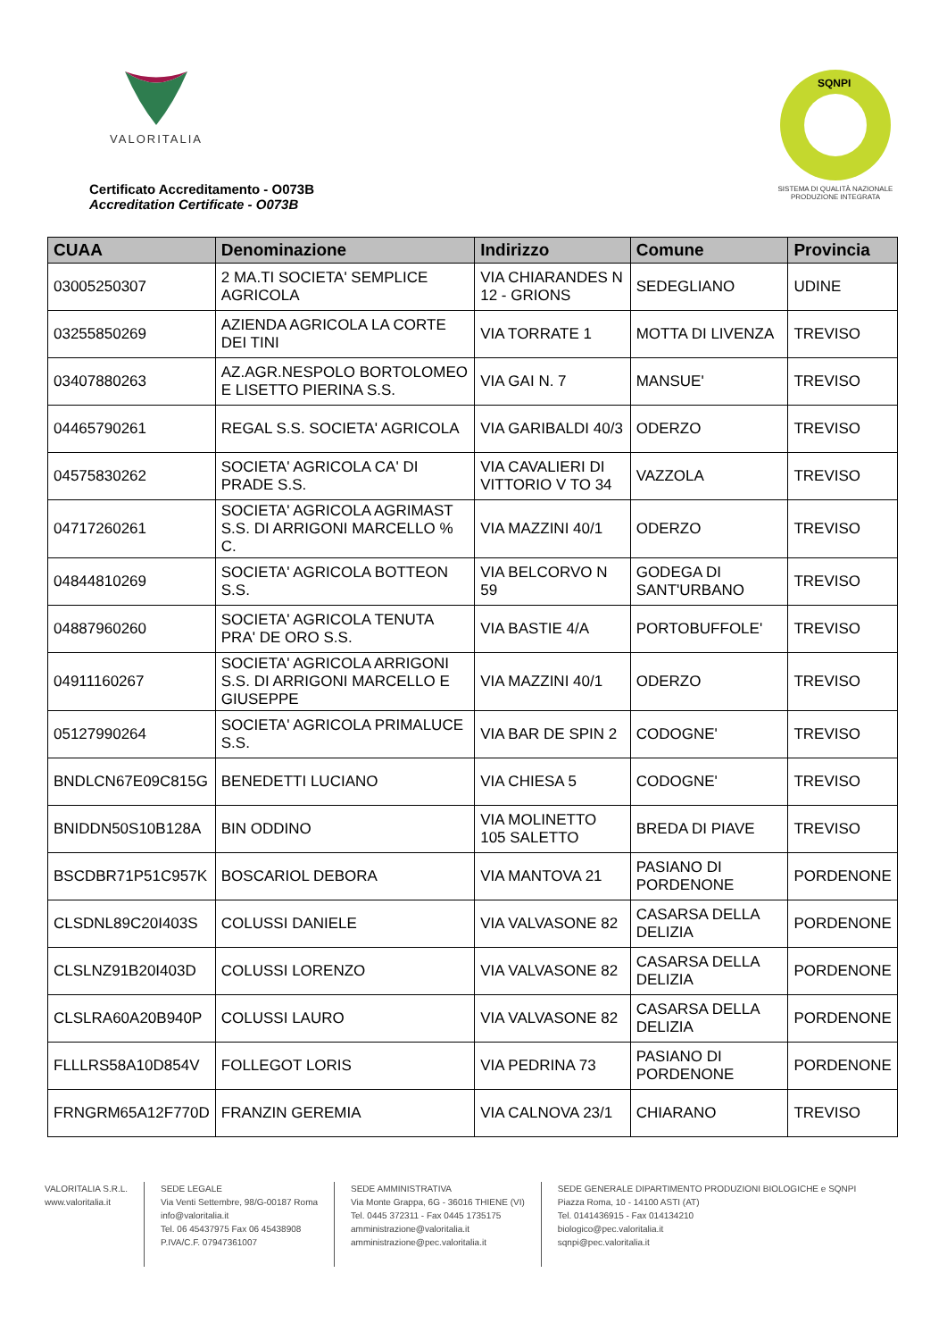VALORITALIA
Certificato Accreditamento - O073B
Accreditation Certificate - O073B
SQNPI
SISTEMA DI QUALITÀ NAZIONALE
PRODUZIONE INTEGRATA
| CUAA | Denominazione | Indirizzo | Comune | Provincia |
| --- | --- | --- | --- | --- |
| 03005250307 | 2 MA.TI SOCIETA' SEMPLICE AGRICOLA | VIA CHIARANDES N 12 - GRIONS | SEDEGLIANO | UDINE |
| 03255850269 | AZIENDA AGRICOLA LA CORTE DEI TINI | VIA TORRATE 1 | MOTTA DI LIVENZA | TREVISO |
| 03407880263 | AZ.AGR.NESPOLO BORTOLOMEO E LISETTO PIERINA S.S. | VIA GAI N. 7 | MANSUE' | TREVISO |
| 04465790261 | REGAL S.S. SOCIETA' AGRICOLA | VIA GARIBALDI 40/3 | ODERZO | TREVISO |
| 04575830262 | SOCIETA' AGRICOLA CA' DI PRADE S.S. | VIA CAVALIERI DI VITTORIO V TO 34 | VAZZOLA | TREVISO |
| 04717260261 | SOCIETA' AGRICOLA AGRIMAST S.S. DI ARRIGONI MARCELLO % C. | VIA MAZZINI 40/1 | ODERZO | TREVISO |
| 04844810269 | SOCIETA' AGRICOLA BOTTEON S.S. | VIA BELCORVO N 59 | GODEGA DI SANT'URBANO | TREVISO |
| 04887960260 | SOCIETA' AGRICOLA TENUTA PRA' DE ORO S.S. | VIA BASTIE 4/A | PORTOBUFFOLE' | TREVISO |
| 04911160267 | SOCIETA' AGRICOLA ARRIGONI S.S. DI ARRIGONI MARCELLO E GIUSEPPE | VIA MAZZINI 40/1 | ODERZO | TREVISO |
| 05127990264 | SOCIETA' AGRICOLA PRIMALUCE S.S. | VIA BAR DE SPIN 2 | CODOGNE' | TREVISO |
| BNDLCN67E09C815G | BENEDETTI LUCIANO | VIA CHIESA 5 | CODOGNE' | TREVISO |
| BNIDDN50S10B128A | BIN ODDINO | VIA MOLINETTO 105 SALETTO | BREDA DI PIAVE | TREVISO |
| BSCDBR71P51C957K | BOSCARIOL DEBORA | VIA MANTOVA 21 | PASIANO DI PORDENONE | PORDENONE |
| CLSDNL89C20I403S | COLUSSI DANIELE | VIA VALVASONE 82 | CASARSA DELLA DELIZIA | PORDENONE |
| CLSLNZ91B20I403D | COLUSSI LORENZO | VIA VALVASONE 82 | CASARSA DELLA DELIZIA | PORDENONE |
| CLSLRA60A20B940P | COLUSSI LAURO | VIA VALVASONE 82 | CASARSA DELLA DELIZIA | PORDENONE |
| FLLLRS58A10D854V | FOLLEGOT LORIS | VIA PEDRINA 73 | PASIANO DI PORDENONE | PORDENONE |
| FRNGRM65A12F770D | FRANZIN GEREMIA | VIA CALNOVA 23/1 | CHIARANO | TREVISO |
VALORITALIA S.R.L.
www.valoritalia.it
SEDE LEGALE
Via Venti Settembre, 98/G-00187 Roma
info@valoritalia.it
Tel. 06 45437975 Fax 06 45438908
P.IVA/C.F. 07947361007
SEDE AMMINISTRATIVA
Via Monte Grappa, 6G - 36016 THIENE (VI)
Tel. 0445 372311 - Fax 0445 1735175
amministrazione@valoritalia.it
amministrazione@pec.valoritalia.it
SEDE GENERALE DIPARTIMENTO PRODUZIONI BIOLOGICHE e SQNPI
Piazza Roma, 10 - 14100 ASTI (AT)
Tel. 0141436915 - Fax 014134210
biologico@pec.valoritalia.it
sqnpi@pec.valoritalia.it